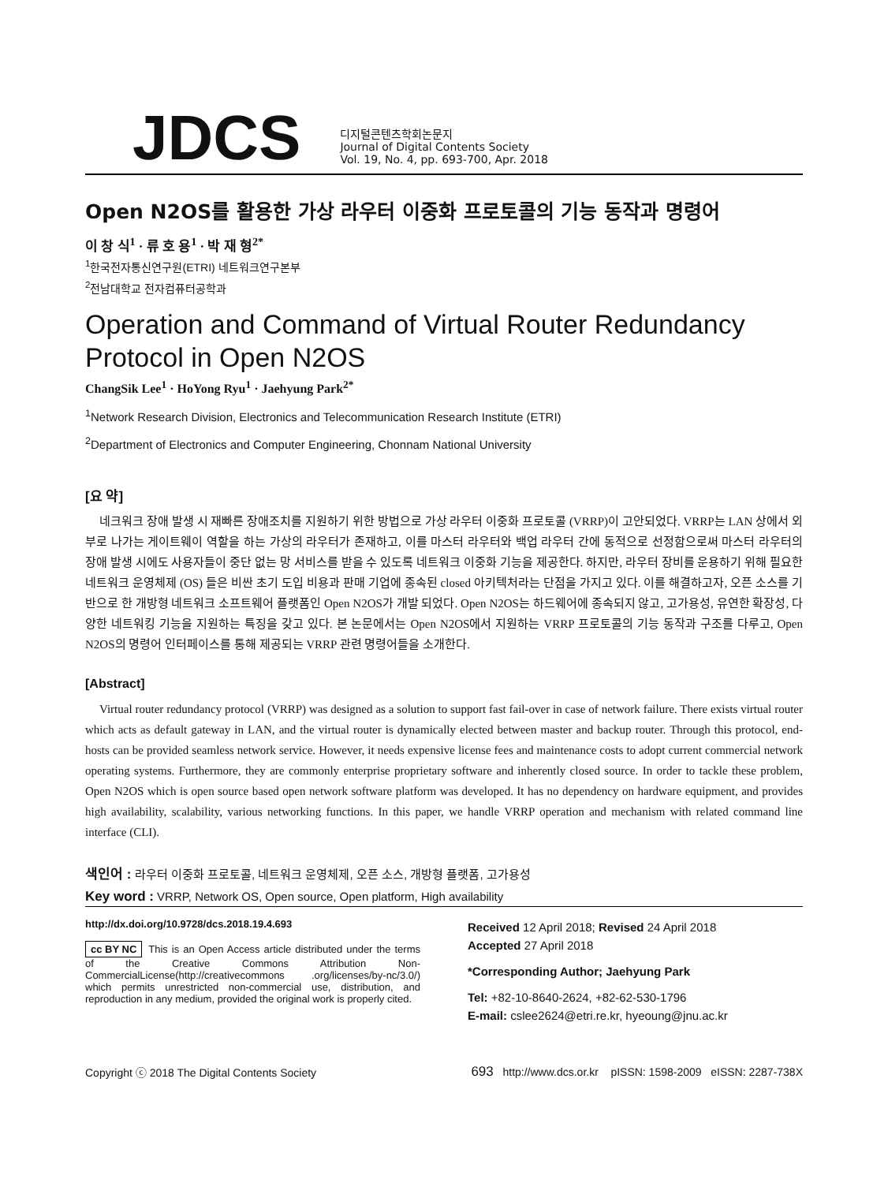JDCS
디지털콘텐츠학회논문지
Journal of Digital Contents Society
Vol. 19, No. 4, pp. 693-700, Apr. 2018
Open N2OS를 활용한 가상 라우터 이중화 프로토콜의 기능 동작과 명령어
이 창 식<sup>1</sup> · 류 호 용<sup>1</sup> · 박 재 형<sup>2*</sup>
<sup>1</sup> 한국전자통신연구원(ETRI) 네트워크연구본부
<sup>2</sup> 전남대학교 전자컴퓨터공학과
Operation and Command of Virtual Router Redundancy Protocol in Open N2OS
ChangSik Lee<sup>1</sup> · HoYong Ryu<sup>1</sup> · Jaehyung Park<sup>2*</sup>
<sup>1</sup> Network Research Division, Electronics and Telecommunication Research Institute (ETRI)
<sup>2</sup> Department of Electronics and Computer Engineering, Chonnam National University
[요 약]
네크워크 장애 발생 시 재빠른 장애조치를 지원하기 위한 방법으로 가상 라우터 이중화 프로토콜 (VRRP)이 고안되었다. VRRP는 LAN 상에서 외부로 나가는 게이트웨이 역할을 하는 가상의 라우터가 존재하고, 이를 마스터 라우터와 백업 라우터 간에 동적으로 선정함으로써 마스터 라우터의 장애 발생 시에도 사용자들이 중단 없는 망 서비스를 받을 수 있도록 네트워크 이중화 기능을 제공한다. 하지만, 라우터 장비를 운용하기 위해 필요한 네트워크 운영체제 (OS) 들은 비싼 초기 도입 비용과 판매 기업에 종속된 closed 아키텍처라는 단점을 가지고 있다. 이를 해결하고자, 오픈 소스를 기반으로 한 개방형 네트워크 소프트웨어 플랫폼인 Open N2OS가 개발 되었다. Open N2OS는 하드웨어에 종속되지 않고, 고가용성, 유연한 확장성, 다양한 네트워킹 기능을 지원하는 특징을 갖고 있다. 본 논문에서는 Open N2OS에서 지원하는 VRRP 프로토콜의 기능 동작과 구조를 다루고, Open N2OS의 명령어 인터페이스를 통해 제공되는 VRRP 관련 명령어들을 소개한다.
[Abstract]
Virtual router redundancy protocol (VRRP) was designed as a solution to support fast fail-over in case of network failure. There exists virtual router which acts as default gateway in LAN, and the virtual router is dynamically elected between master and backup router. Through this protocol, end-hosts can be provided seamless network service. However, it needs expensive license fees and maintenance costs to adopt current commercial network operating systems. Furthermore, they are commonly enterprise proprietary software and inherently closed source. In order to tackle these problem, Open N2OS which is open source based open network software platform was developed. It has no dependency on hardware equipment, and provides high availability, scalability, various networking functions. In this paper, we handle VRRP operation and mechanism with related command line interface (CLI).
색인어 : 라우터 이중화 프로토콜, 네트워크 운영체제, 오픈 소스, 개방형 플랫폼, 고가용성
Key word : VRRP, Network OS, Open source, Open platform, High availability
http://dx.doi.org/10.9728/dcs.2018.19.4.693
cc BY NC This is an Open Access article distributed under the terms of the Creative Commons Attribution Non-CommercialLicense(http://creativecommons .org/licenses/by-nc/3.0/) which permits unrestricted non-commercial use, distribution, and reproduction in any medium, provided the original work is properly cited.
Received 12 April 2018; Revised 24 April 2018
Accepted 27 April 2018
*Corresponding Author; Jaehyung Park
Tel: +82-10-8640-2624, +82-62-530-1796
E-mail: cslee2624@etri.re.kr, hyeoung@jnu.ac.kr
Copyright ⓒ 2018 The Digital Contents Society 693 http://www.dcs.or.kr pISSN: 1598-2009 eISSN: 2287-738X